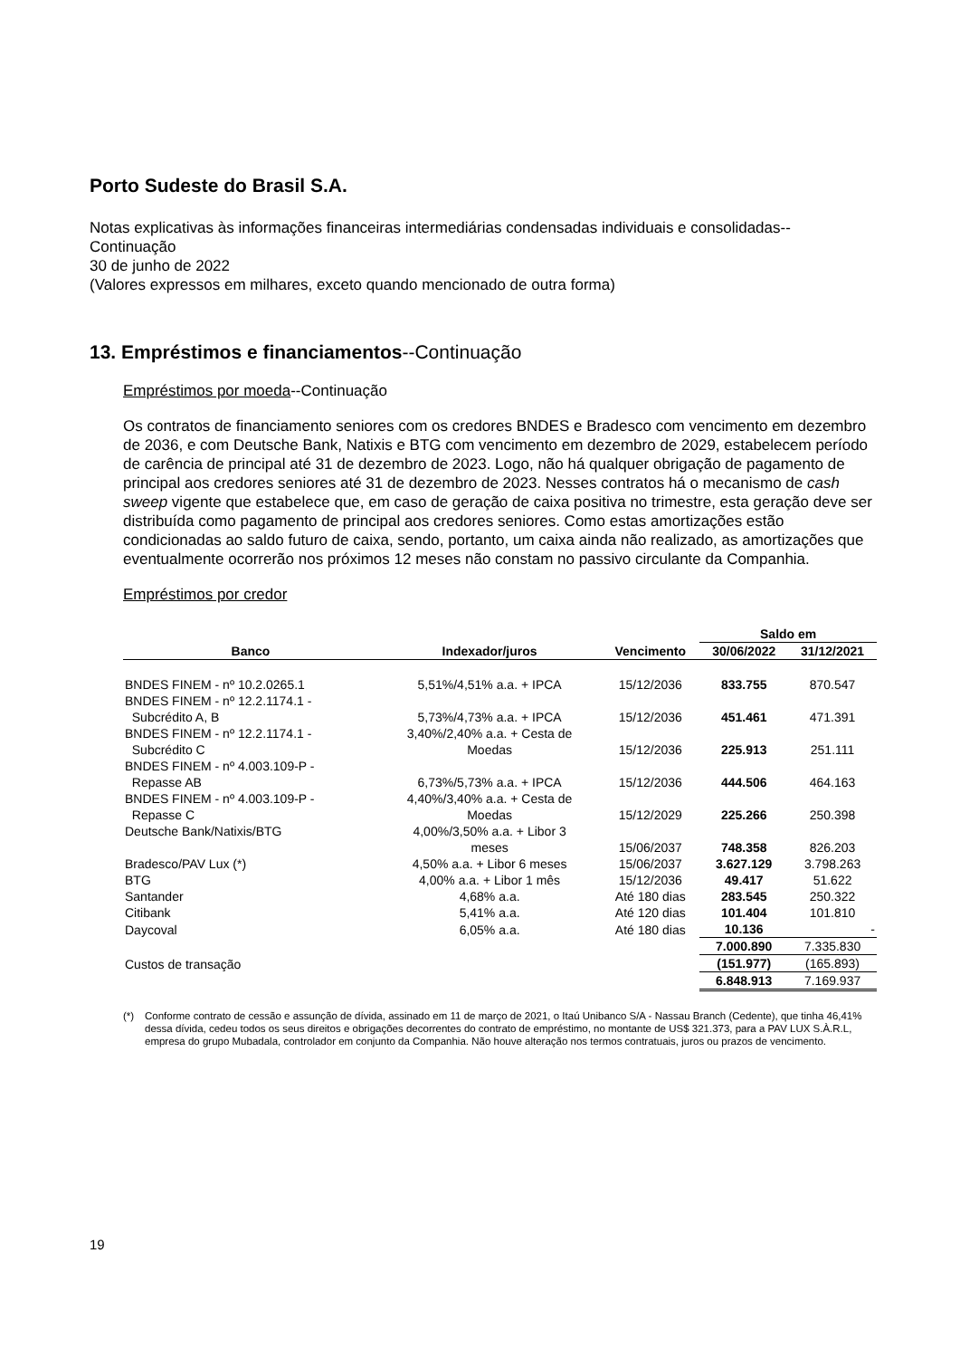Porto Sudeste do Brasil S.A.
Notas explicativas às informações financeiras intermediárias condensadas individuais e consolidadas--Continuação
30 de junho de 2022
(Valores expressos em milhares, exceto quando mencionado de outra forma)
13. Empréstimos e financiamentos--Continuação
Empréstimos por moeda--Continuação
Os contratos de financiamento seniores com os credores BNDES e Bradesco com vencimento em dezembro de 2036, e com Deutsche Bank, Natixis e BTG com vencimento em dezembro de 2029, estabelecem período de carência de principal até 31 de dezembro de 2023. Logo, não há qualquer obrigação de pagamento de principal aos credores seniores até 31 de dezembro de 2023. Nesses contratos há o mecanismo de cash sweep vigente que estabelece que, em caso de geração de caixa positiva no trimestre, esta geração deve ser distribuída como pagamento de principal aos credores seniores. Como estas amortizações estão condicionadas ao saldo futuro de caixa, sendo, portanto, um caixa ainda não realizado, as amortizações que eventualmente ocorrerão nos próximos 12 meses não constam no passivo circulante da Companhia.
Empréstimos por credor
| | | | Saldo em | |
| --- | --- | --- | --- | --- |
| Banco | Indexador/juros | Vencimento | 30/06/2022 | 31/12/2021 |
| BNDES FINEM - nº 10.2.0265.1 | 5,51%/4,51% a.a. + IPCA | 15/12/2036 | 833.755 | 870.547 |
| BNDES FINEM - nº 12.2.1174.1 - Subcrédito A, B | 5,73%/4,73% a.a. + IPCA | 15/12/2036 | 451.461 | 471.391 |
| BNDES FINEM - nº 12.2.1174.1 - Subcrédito C | 3,40%/2,40% a.a. + Cesta de Moedas | 15/12/2036 | 225.913 | 251.111 |
| BNDES FINEM - nº 4.003.109-P - Repasse AB | 6,73%/5,73% a.a. + IPCA | 15/12/2036 | 444.506 | 464.163 |
| BNDES FINEM - nº 4.003.109-P - Repasse C | 4,40%/3,40% a.a. + Cesta de Moedas | 15/12/2029 | 225.266 | 250.398 |
| Deutsche Bank/Natixis/BTG | 4,00%/3,50% a.a. + Libor 3 meses | 15/06/2037 | 748.358 | 826.203 |
| Bradesco/PAV Lux (*) | 4,50% a.a. + Libor 6 meses | 15/06/2037 | 3.627.129 | 3.798.263 |
| BTG | 4,00% a.a. + Libor 1 mês | 15/12/2036 | 49.417 | 51.622 |
| Santander | 4,68% a.a. | Até 180 dias | 283.545 | 250.322 |
| Citibank | 5,41% a.a. | Até 120 dias | 101.404 | 101.810 |
| Daycoval | 6,05% a.a. | Até 180 dias | 10.136 | - |
| | | | 7.000.890 | 7.335.830 |
| Custos de transação | | | (151.977) | (165.893) |
| | | | 6.848.913 | 7.169.937 |
(*) Conforme contrato de cessão e assunção de dívida, assinado em 11 de março de 2021, o Itaú Unibanco S/A - Nassau Branch (Cedente), que tinha 46,41% dessa dívida, cedeu todos os seus direitos e obrigações decorrentes do contrato de empréstimo, no montante de US$ 321.373, para a PAV LUX S.À.R.L, empresa do grupo Mubadala, controlador em conjunto da Companhia. Não houve alteração nos termos contratuais, juros ou prazos de vencimento.
19